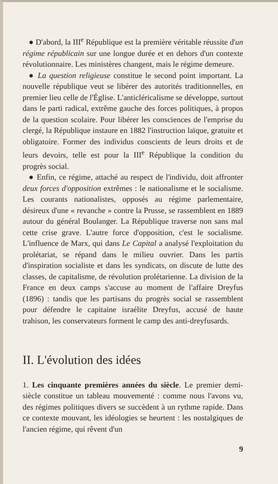● D'abord, la III<sup>e</sup> République est la première véritable réussite d'un régime républicain sur une longue durée et en dehors d'un contexte révolutionnaire. Les ministères changent, mais le régime demeure.
● La question religieuse constitue le second point important. La nouvelle république veut se libérer des autorités traditionnelles, en premier lieu celle de l'Église. L'anticléricalisme se développe, surtout dans le parti radical, extrême gauche des forces politiques, à propos de la question scolaire. Pour libérer les consciences de l'emprise du clergé, la République instaure en 1882 l'instruction laïque, gratuite et obligatoire. Former des individus conscients de leurs droits et de leurs devoirs, telle est pour la III<sup>e</sup> République la condition du progrès social.
● Enfin, ce régime, attaché au respect de l'individu, doit affronter deux forces d'opposition extrêmes : le nationalisme et le socialisme. Les courants nationalistes, opposés au régime parlementaire, désireux d'une « revanche » contre la Prusse, se rassemblent en 1889 autour du général Boulanger. La République traverse non sans mal cette crise grave. L'autre force d'opposition, c'est le socialisme. L'influence de Marx, qui dans Le Capital a analysé l'exploitation du prolétariat, se répand dans le milieu ouvrier. Dans les partis d'inspiration socialiste et dans les syndicats, on discute de lutte des classes, de capitalisme, de révolution prolétarienne. La division de la France en deux camps s'accuse au moment de l'affaire Dreyfus (1896) : tandis que les partisans du progrès social se rassemblent pour défendre le capitaine israélite Dreyfus, accusé de haute trahison, les conservateurs forment le camp des anti-dreyfusards.
II. L'évolution des idées
1. Les cinquante premières années du siècle. Le premier demi-siècle constitue un tableau mouvementé : comme nous l'avons vu, des régimes politiques divers se succèdent à un rythme rapide. Dans ce contexte mouvant, les idéologies se heurtent : les nostalgiques de l'ancien régime, qui rêvent d'un
9